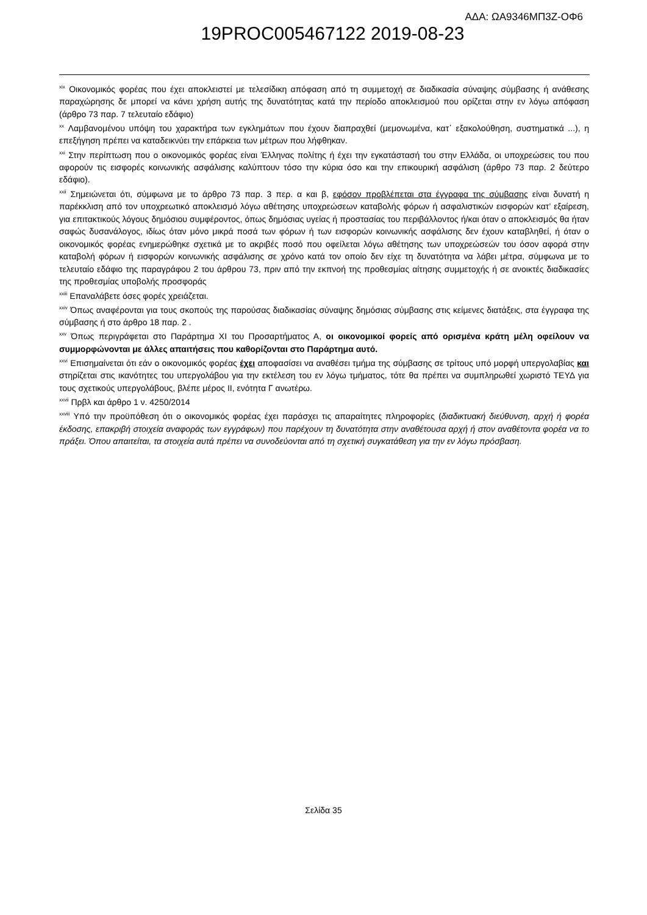ΑΔΑ: ΩΑ9346ΜΠ3Ζ-ΟΦ6
19PROC005467122 2019-08-23
<sup>xix</sup> Οικονομικός φορέας που έχει αποκλειστεί με τελεσίδικη απόφαση από τη συμμετοχή σε διαδικασία σύναψης σύμβασης ή ανάθεσης παραχώρησης δε μπορεί να κάνει χρήση αυτής της δυνατότητας κατά την περίοδο αποκλεισμού που ορίζεται στην εν λόγω απόφαση (άρθρο 73 παρ. 7 τελευταίο εδάφιο)
<sup>xx</sup> Λαμβανομένου υπόψη του χαρακτήρα των εγκλημάτων που έχουν διαπραχθεί (μεμονωμένα, κατ᾽ εξακολούθηση, συστηματικά ...), η επεξήγηση πρέπει να καταδεικνύει την επάρκεια των μέτρων που λήφθηκαν.
<sup>xxi</sup> Στην περίπτωση που ο οικονομικός φορέας είναι Έλληνας πολίτης ή έχει την εγκατάστασή του στην Ελλάδα, οι υποχρεώσεις του που αφορούν τις εισφορές κοινωνικής ασφάλισης καλύπτουν τόσο την κύρια όσο και την επικουρική ασφάλιση (άρθρο 73 παρ. 2 δεύτερο εδάφιο).
<sup>xxii</sup> Σημειώνεται ότι, σύμφωνα με το άρθρο 73 παρ. 3 περ. α και β, εφόσον προβλέπεται στα έγγραφα της σύμβασης είναι δυνατή η παρέκκλιση από τον υποχρεωτικό αποκλεισμό λόγω αθέτησης υποχρεώσεων καταβολής φόρων ή ασφαλιστικών εισφορών κατ’ εξαίρεση, για επιτακτικούς λόγους δημόσιου συμφέροντος, όπως δημόσιας υγείας ή προστασίας του περιβάλλοντος ή/και όταν ο αποκλεισμός θα ήταν σαφώς δυσανάλογος, ιδίως όταν μόνο μικρά ποσά των φόρων ή των εισφορών κοινωνικής ασφάλισης δεν έχουν καταβληθεί, ή όταν ο οικονομικός φορέας ενημερώθηκε σχετικά με το ακριβές ποσό που οφείλεται λόγω αθέτησης των υποχρεώσεών του όσον αφορά στην καταβολή φόρων ή εισφορών κοινωνικής ασφάλισης σε χρόνο κατά τον οποίο δεν είχε τη δυνατότητα να λάβει μέτρα, σύμφωνα με το τελευταίο εδάφιο της παραγράφου 2 του άρθρου 73, πριν από την εκπνοή της προθεσμίας αίτησης συμμετοχής ή σε ανοικτές διαδικασίες της προθεσμίας υποβολής προσφοράς
<sup>xxiii</sup> Επαναλάβετε όσες φορές χρειάζεται.
<sup>xxiv</sup> Όπως αναφέρονται για τους σκοπούς της παρούσας διαδικασίας σύναψης δημόσιας σύμβασης στις κείμενες διατάξεις, στα έγγραφα της σύμβασης ή στο άρθρο 18 παρ. 2 .
<sup>xxv</sup> Όπως περιγράφεται στο Παράρτημα XI του Προσαρτήματος Α, οι οικονομικοί φορείς από ορισμένα κράτη μέλη οφείλουν να συμμορφώνονται με άλλες απαιτήσεις που καθορίζονται στο Παράρτημα αυτό.
<sup>xxvi</sup> Επισημαίνεται ότι εάν ο οικονομικός φορέας έχει αποφασίσει να αναθέσει τμήμα της σύμβασης σε τρίτους υπό μορφή υπεργολαβίας και στηρίζεται στις ικανότητες του υπεργολάβου για την εκτέλεση του εν λόγω τμήματος, τότε θα πρέπει να συμπληρωθεί χωριστό ΤΕΥΔ για τους σχετικούς υπεργολάβους, βλέπε μέρος ΙΙ, ενότητα Γ ανωτέρω.
<sup>xxvii</sup> Πρβλ και άρθρο 1 ν. 4250/2014
<sup>xxviii</sup> Υπό την προϋπόθεση ότι ο οικονομικός φορέας έχει παράσχει τις απαραίτητες πληροφορίες (διαδικτυακή διεύθυνση, αρχή ή φορέα έκδοσης, επακριβή στοιχεία αναφοράς των εγγράφων) που παρέχουν τη δυνατότητα στην αναθέτουσα αρχή ή στον αναθέτοντα φορέα να το πράξει. Όπου απαιτείται, τα στοιχεία αυτά πρέπει να συνοδεύονται από τη σχετική συγκατάθεση για την εν λόγω πρόσβαση.
Σελίδα 35